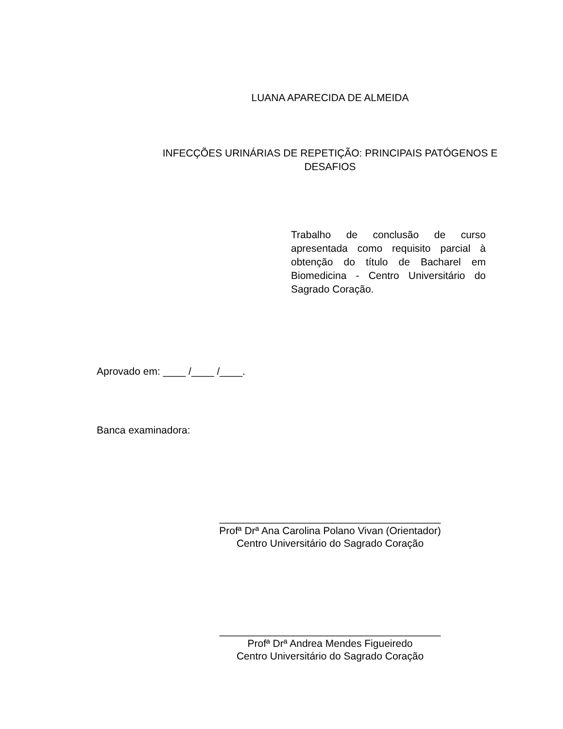LUANA APARECIDA DE ALMEIDA
INFECÇÕES URINÁRIAS DE REPETIÇÃO: PRINCIPAIS PATÓGENOS E
DESAFIOS
Trabalho de conclusão de curso apresentada como requisito parcial à obtenção do título de Bacharel em Biomedicina - Centro Universitário do Sagrado Coração.
Aprovado em: ____ /____ /____.
Banca examinadora:
_______________________________________
Profª Drª Ana Carolina Polano Vivan (Orientador)
Centro Universitário do Sagrado Coração
_______________________________________
Profª Drª Andrea Mendes Figueiredo
Centro Universitário do Sagrado Coração